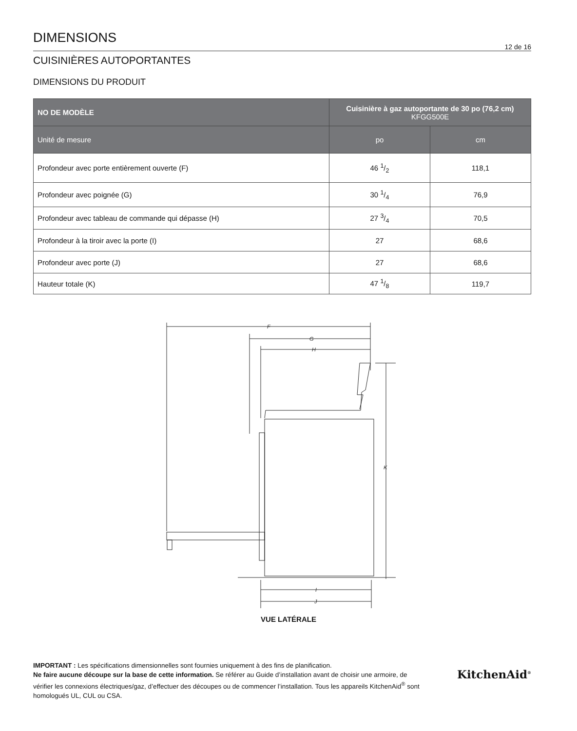DIMENSIONS
12 de 16
CUISINIÈRES AUTOPORTANTES
DIMENSIONS DU PRODUIT
| NO DE MODÈLE | Cuisinière à gaz autoportante de 30 po (76,2 cm) KFGG500E | |
| --- | --- | --- |
| Unité de mesure | po | cm |
| Profondeur avec porte entièrement ouverte (F) | 46 1/2 | 118,1 |
| Profondeur avec poignée (G) | 30 1/4 | 76,9 |
| Profondeur avec tableau de commande qui dépasse (H) | 27 3/4 | 70,5 |
| Profondeur à la tiroir avec la porte (I) | 27 | 68,6 |
| Profondeur avec porte (J) | 27 | 68,6 |
| Hauteur totale (K) | 47 1/8 | 119,7 |
F
G
H
K
I
J
VUE LATÉRALE
IMPORTANT : Les spécifications dimensionnelles sont fournies uniquement à des fins de planification.
Ne faire aucune découpe sur la base de cette information. Se référer au Guide d’installation avant de choisir une armoire, de vérifier les connexions électriques/gaz, d’effectuer des découpes ou de commencer l’installation. Tous les appareils KitchenAid<sup>®</sup> sont homologués UL, CUL ou CSA.
KitchenAid<sup>®</sup>